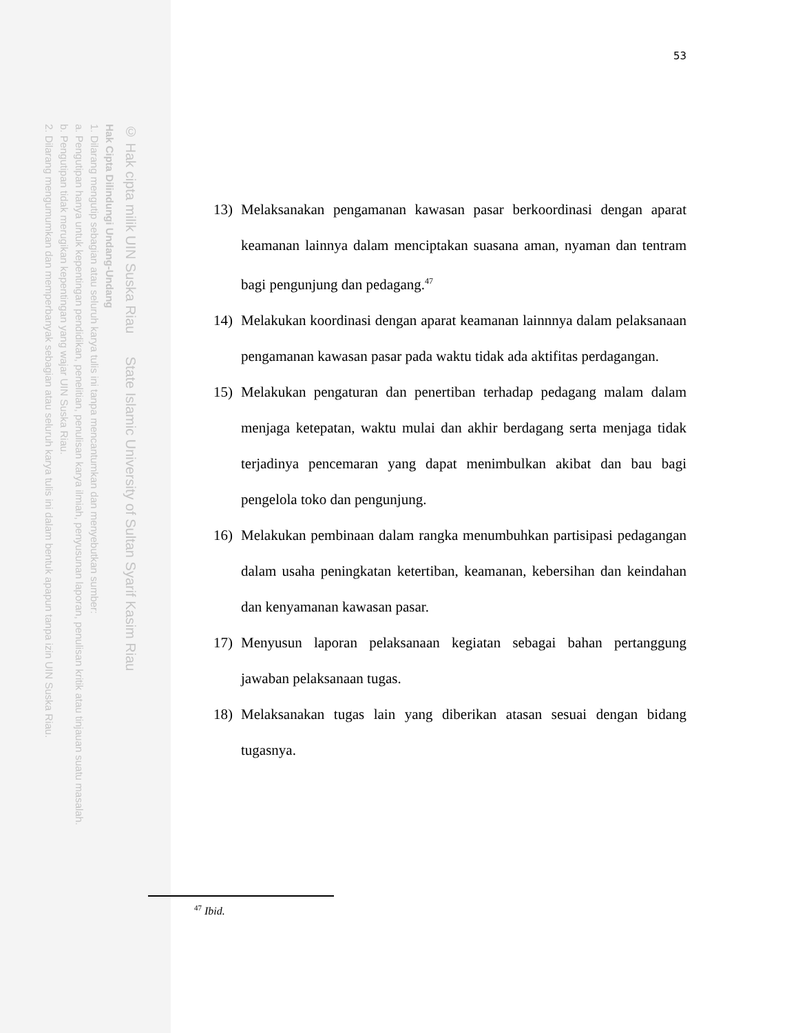© Hak cipta milik UIN Suska Riau State Islamic University of Sultan Syarif Kasim Riau
Hak Cipta Dilindungi Undang-Undang
1. Dilarang mengutip sebagian atau seluruh karya tulis ini tanpa mencantumkan dan menyebutkan sumber:
a. Pengutipan hanya untuk kepentingan pendidikan, penelitian, penulisan karya ilmiah, penyusunan laporan, penulisan kritik atau tinjauan suatu masalah.
b. Pengutipan tidak merugikan kepentingan yang wajar UIN Suska Riau.
2. Dilarang mengumumkan dan memperbanyak sebagian atau seluruh karya tulis ini dalam bentuk apapun tanpa izin UIN Suska Riau.
53
13) Melaksanakan pengamanan kawasan pasar berkoordinasi dengan aparat keamanan lainnya dalam menciptakan suasana aman, nyaman dan tentram bagi pengunjung dan pedagang.<sup>47</sup>
14) Melakukan koordinasi dengan aparat keamanan lainnnya dalam pelaksanaan pengamanan kawasan pasar pada waktu tidak ada aktifitas perdagangan.
15) Melakukan pengaturan dan penertiban terhadap pedagang malam dalam menjaga ketepatan, waktu mulai dan akhir berdagang serta menjaga tidak terjadinya pencemaran yang dapat menimbulkan akibat dan bau bagi pengelola toko dan pengunjung.
16) Melakukan pembinaan dalam rangka menumbuhkan partisipasi pedagangan dalam usaha peningkatan ketertiban, keamanan, kebersihan dan keindahan dan kenyamanan kawasan pasar.
17) Menyusun laporan pelaksanaan kegiatan sebagai bahan pertanggung jawaban pelaksanaan tugas.
18) Melaksanakan tugas lain yang diberikan atasan sesuai dengan bidang tugasnya.
<sup>47</sup> Ibid.